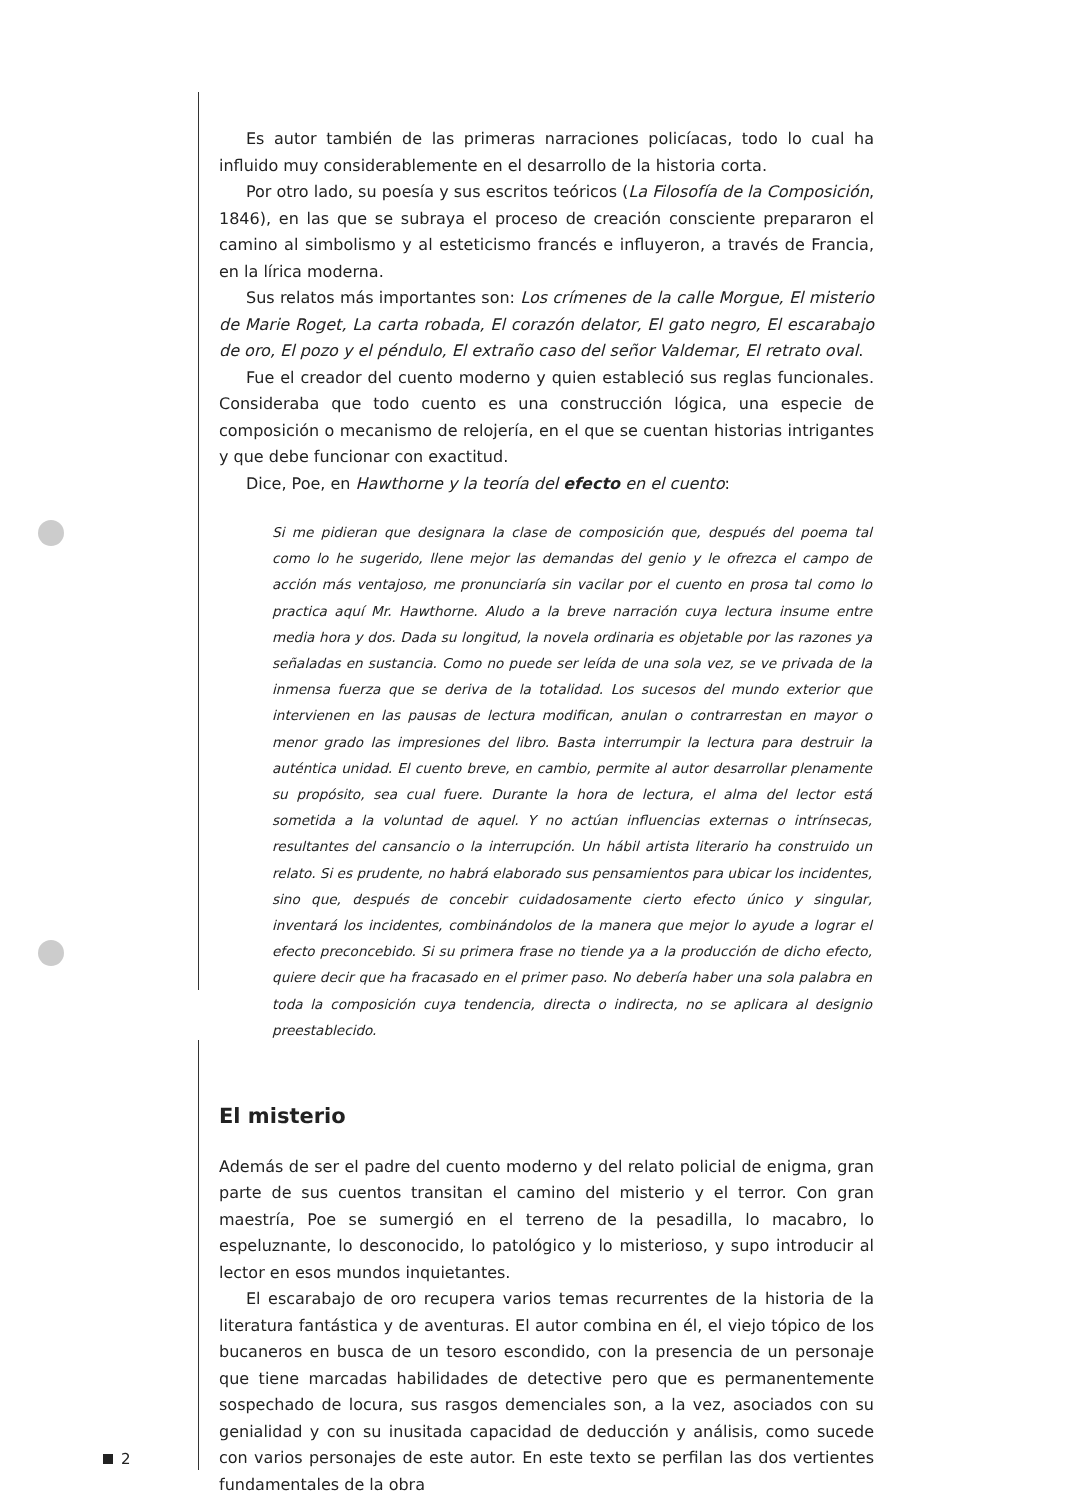Es autor también de las primeras narraciones policíacas, todo lo cual ha influido muy considerablemente en el desarrollo de la historia corta.
Por otro lado, su poesía y sus escritos teóricos (La Filosofía de la Composición, 1846), en las que se subraya el proceso de creación consciente prepararon el camino al simbolismo y al esteticismo francés e influyeron, a través de Francia, en la lírica moderna.
Sus relatos más importantes son: Los crímenes de la calle Morgue, El misterio de Marie Roget, La carta robada, El corazón delator, El gato negro, El escarabajo de oro, El pozo y el péndulo, El extraño caso del señor Valdemar, El retrato oval.
Fue el creador del cuento moderno y quien estableció sus reglas funcionales. Consideraba que todo cuento es una construcción lógica, una especie de composición o mecanismo de relojería, en el que se cuentan historias intrigantes y que debe funcionar con exactitud.
Dice, Poe, en Hawthorne y la teoría del efecto en el cuento:
Si me pidieran que designara la clase de composición que, después del poema tal como lo he sugerido, llene mejor las demandas del genio y le ofrezca el campo de acción más ventajoso, me pronunciaría sin vacilar por el cuento en prosa tal como lo practica aquí Mr. Hawthorne. Aludo a la breve narración cuya lectura insume entre media hora y dos. Dada su longitud, la novela ordinaria es objetable por las razones ya señaladas en sustancia. Como no puede ser leída de una sola vez, se ve privada de la inmensa fuerza que se deriva de la totalidad. Los sucesos del mundo exterior que intervienen en las pausas de lectura modifican, anulan o contrarrestan en mayor o menor grado las impresiones del libro. Basta interrumpir la lectura para destruir la auténtica unidad. El cuento breve, en cambio, permite al autor desarrollar plenamente su propósito, sea cual fuere. Durante la hora de lectura, el alma del lector está sometida a la voluntad de aquel. Y no actúan influencias externas o intrínsecas, resultantes del cansancio o la interrupción. Un hábil artista literario ha construido un relato. Si es prudente, no habrá elaborado sus pensamientos para ubicar los incidentes, sino que, después de concebir cuidadosamente cierto efecto único y singular, inventará los incidentes, combinándolos de la manera que mejor lo ayude a lograr el efecto preconcebido. Si su primera frase no tiende ya a la producción de dicho efecto, quiere decir que ha fracasado en el primer paso. No debería haber una sola palabra en toda la composición cuya tendencia, directa o indirecta, no se aplicara al designio preestablecido.
El misterio
Además de ser el padre del cuento moderno y del relato policial de enigma, gran parte de sus cuentos transitan el camino del misterio y el terror. Con gran maestría, Poe se sumergió en el terreno de la pesadilla, lo macabro, lo espeluznante, lo desconocido, lo patológico y lo misterioso, y supo introducir al lector en esos mundos inquietantes.
El escarabajo de oro recupera varios temas recurrentes de la historia de la literatura fantástica y de aventuras. El autor combina en él, el viejo tópico de los bucaneros en busca de un tesoro escondido, con la presencia de un personaje que tiene marcadas habilidades de detective pero que es permanentemente sospechado de locura, sus rasgos demenciales son, a la vez, asociados con su genialidad y con su inusitada capacidad de deducción y análisis, como sucede con varios personajes de este autor. En este texto se perfilan las dos vertientes fundamentales de la obra
2